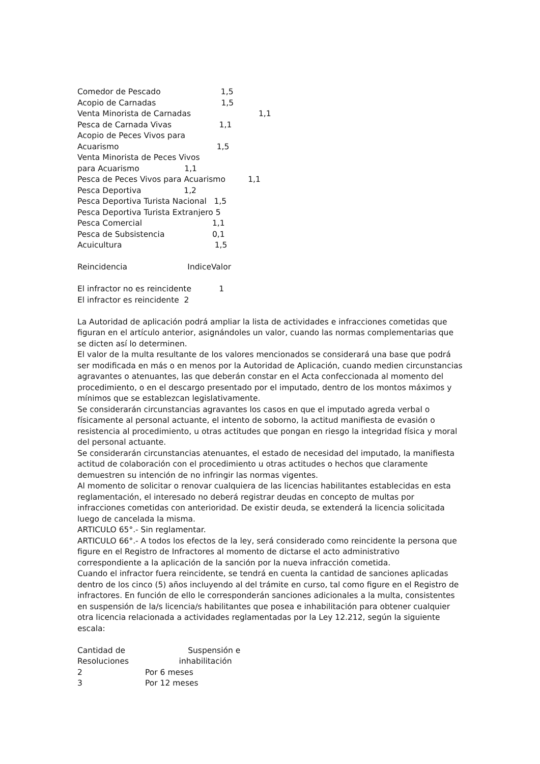Comedor de Pescado 1,5
Acopio de Carnadas 1,5
Venta Minorista de Carnadas 1,1
Pesca de Carnada Vivas 1,1
Acopio de Peces Vivos para
Acuarismo 1,5
Venta Minorista de Peces Vivos
para Acuarismo 1,1
Pesca de Peces Vivos para Acuarismo 1,1
Pesca Deportiva 1,2
Pesca Deportiva Turista Nacional 1,5
Pesca Deportiva Turista Extranjero 5
Pesca Comercial 1,1
Pesca de Subsistencia 0,1
Acuicultura 1,5
Reincidencia IndiceValor
El infractor no es reincidente 1
El infractor es reincidente 2
La Autoridad de aplicación podrá ampliar la lista de actividades e infracciones cometidas que figuran en el artículo anterior, asignándoles un valor, cuando las normas complementarias que se dicten así lo determinen.
El valor de la multa resultante de los valores mencionados se considerará una base que podrá ser modificada en más o en menos por la Autoridad de Aplicación, cuando medien circunstancias agravantes o atenuantes, las que deberán constar en el Acta confeccionada al momento del procedimiento, o en el descargo presentado por el imputado, dentro de los montos máximos y mínimos que se establezcan legislativamente.
Se considerarán circunstancias agravantes los casos en que el imputado agreda verbal o físicamente al personal actuante, el intento de soborno, la actitud manifiesta de evasión o resistencia al procedimiento, u otras actitudes que pongan en riesgo la integridad física y moral del personal actuante.
Se considerarán circunstancias atenuantes, el estado de necesidad del imputado, la manifiesta actitud de colaboración con el procedimiento u otras actitudes o hechos que claramente demuestren su intención de no infringir las normas vigentes.
Al momento de solicitar o renovar cualquiera de las licencias habilitantes establecidas en esta reglamentación, el interesado no deberá registrar deudas en concepto de multas por infracciones cometidas con anterioridad. De existir deuda, se extenderá la licencia solicitada luego de cancelada la misma.
ARTICULO 65°.- Sin reglamentar.
ARTICULO 66°.- A todos los efectos de la ley, será considerado como reincidente la persona que figure en el Registro de Infractores al momento de dictarse el acto administrativo correspondiente a la aplicación de la sanción por la nueva infracción cometida.
Cuando el infractor fuera reincidente, se tendrá en cuenta la cantidad de sanciones aplicadas dentro de los cinco (5) años incluyendo al del trámite en curso, tal como figure en el Registro de infractores. En función de ello le corresponderán sanciones adicionales a la multa, consistentes en suspensión de la/s licencia/s habilitantes que posea e inhabilitación para obtener cualquier otra licencia relacionada a actividades reglamentadas por la Ley 12.212, según la siguiente escala:
Cantidad de Suspensión e
Resoluciones inhabilitación
2 Por 6 meses
3 Por 12 meses